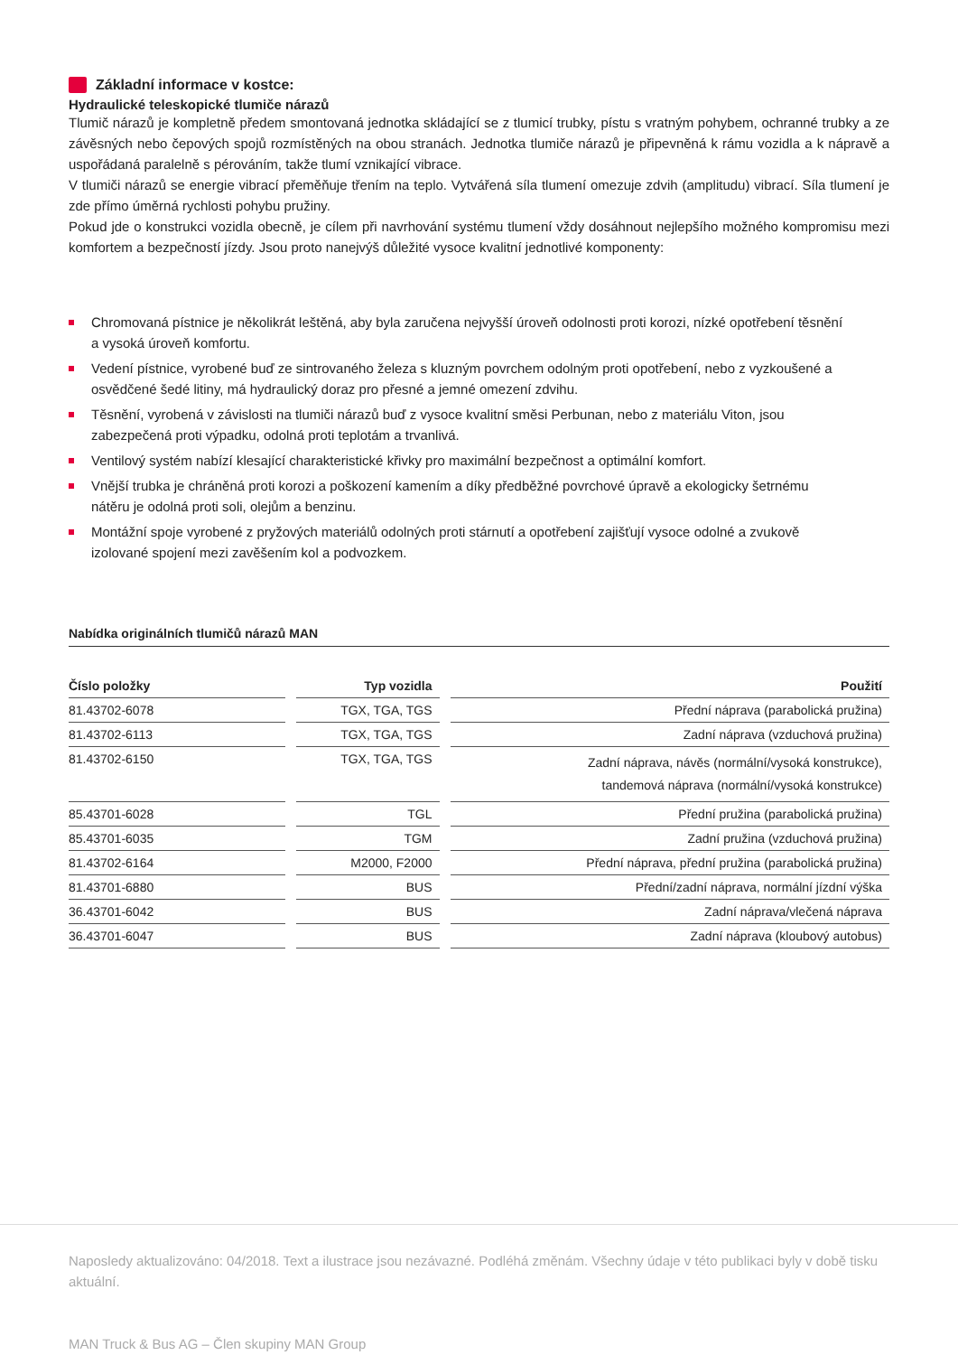Základní informace v kostce:
Hydraulické teleskopické tlumiče nárazů
Tlumič nárazů je kompletně předem smontovaná jednotka skládající se z tlumicí trubky, pístu s vratným pohybem, ochranné trubky a ze závěsných nebo čepových spojů rozmístěných na obou stranách. Jednotka tlumiče nárazů je připevněná k rámu vozidla a k nápravě a uspořádaná paralelně s pérováním, takže tlumí vznikající vibrace.
V tlumiči nárazů se energie vibrací přeměňuje třením na teplo. Vytvářená síla tlumení omezuje zdvih (amplitudu) vibrací. Síla tlumení je zde přímo úměrná rychlosti pohybu pružiny.
Pokud jde o konstrukci vozidla obecně, je cílem při navrhování systému tlumení vždy dosáhnout nejlepšího možného kompromisu mezi komfortem a bezpečností jízdy. Jsou proto nanejvýš důležité vysoce kvalitní jednotlivé komponenty:
Chromovaná pístnice je několikrát leštěná, aby byla zaručena nejvyšší úroveň odolnosti proti korozi, nízké opotřebení těsnění a vysoká úroveň komfortu.
Vedení pístnice, vyrobené buď ze sintrovaného železa s kluzným povrchem odolným proti opotřebení, nebo z vyzkoušené a osvědčené šedé litiny, má hydraulický doraz pro přesné a jemné omezení zdvihu.
Těsnění, vyrobená v závislosti na tlumiči nárazů buď z vysoce kvalitní směsi Perbunan, nebo z materiálu Viton, jsou zabezpečená proti výpadku, odolná proti teplotám a trvanlivá.
Ventilový systém nabízí klesající charakteristické křivky pro maximální bezpečnost a optimální komfort.
Vnější trubka je chráněná proti korozi a poškození kamením a díky předběžné povrchové úpravě a ekologicky šetrnému nátěru je odolná proti soli, olejům a benzinu.
Montážní spoje vyrobené z pryžových materiálů odolných proti stárnutí a opotřebení zajišťují vysoce odolné a zvukově izolované spojení mezi zavěšením kol a podvozkem.
Nabídka originálních tlumičů nárazů MAN
| Číslo položky | Typ vozidla | Použití |
| --- | --- | --- |
| 81.43702-6078 | TGX, TGA, TGS | Přední náprava (parabolická pružina) |
| 81.43702-6113 | TGX, TGA, TGS | Zadní náprava (vzduchová pružina) |
| 81.43702-6150 | TGX, TGA, TGS | Zadní náprava, návěs (normální/vysoká konstrukce), tandemová náprava (normální/vysoká konstrukce) |
| 85.43701-6028 | TGL | Přední pružina (parabolická pružina) |
| 85.43701-6035 | TGM | Zadní pružina (vzduchová pružina) |
| 81.43702-6164 | M2000, F2000 | Přední náprava, přední pružina (parabolická pružina) |
| 81.43701-6880 | BUS | Přední/zadní náprava, normální jízdní výška |
| 36.43701-6042 | BUS | Zadní náprava/vlečená náprava |
| 36.43701-6047 | BUS | Zadní náprava (kloubový autobus) |
Naposledy aktualizováno: 04/2018. Text a ilustrace jsou nezávazné. Podléhá změnám. Všechny údaje v této publikaci byly v době tisku aktuální.
MAN Truck & Bus AG – Člen skupiny MAN Group